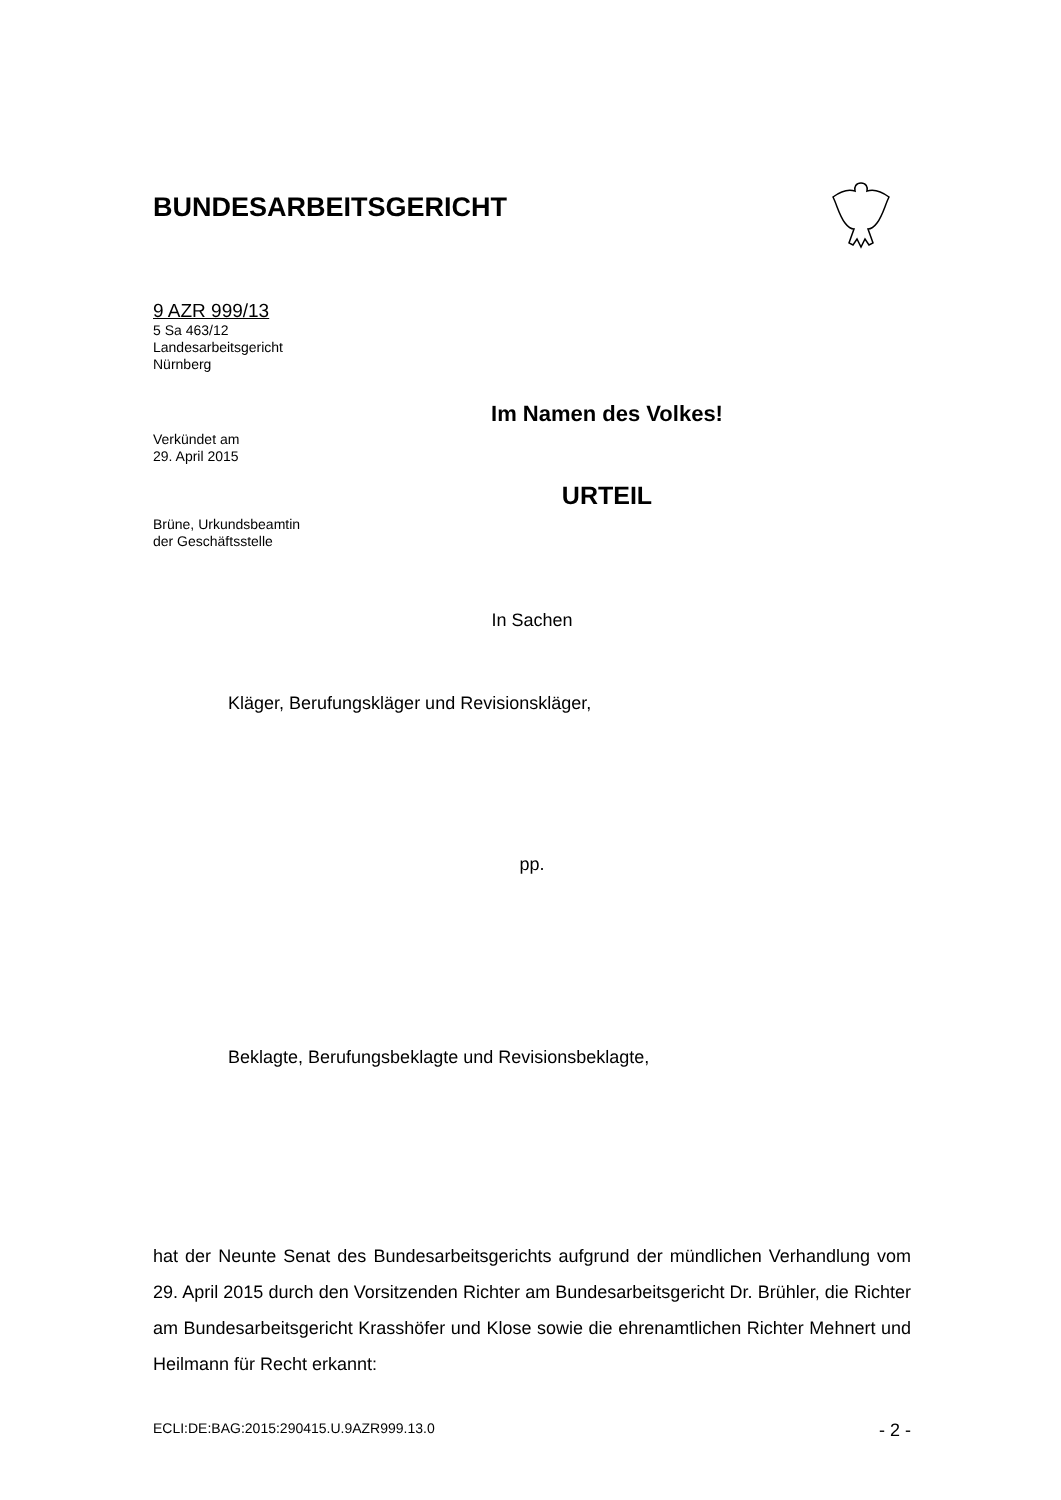BUNDESARBEITSGERICHT
9 AZR 999/13
5 Sa 463/12
Landesarbeitsgericht
Nürnberg
Verkündet am
29. April 2015
Brüne, Urkundsbeamtin
der Geschäftsstelle
Im Namen des Volkes!
URTEIL
In Sachen
Kläger, Berufungskläger und Revisionskläger,
pp.
Beklagte, Berufungsbeklagte und Revisionsbeklagte,
hat der Neunte Senat des Bundesarbeitsgerichts aufgrund der mündlichen Verhandlung vom 29. April 2015 durch den Vorsitzenden Richter am Bundesarbeitsgericht Dr. Brühler, die Richter am Bundesarbeitsgericht Krasshöfer und Klose sowie die ehrenamtlichen Richter Mehnert und Heilmann für Recht erkannt:
ECLI:DE:BAG:2015:290415.U.9AZR999.13.0 - 2 -